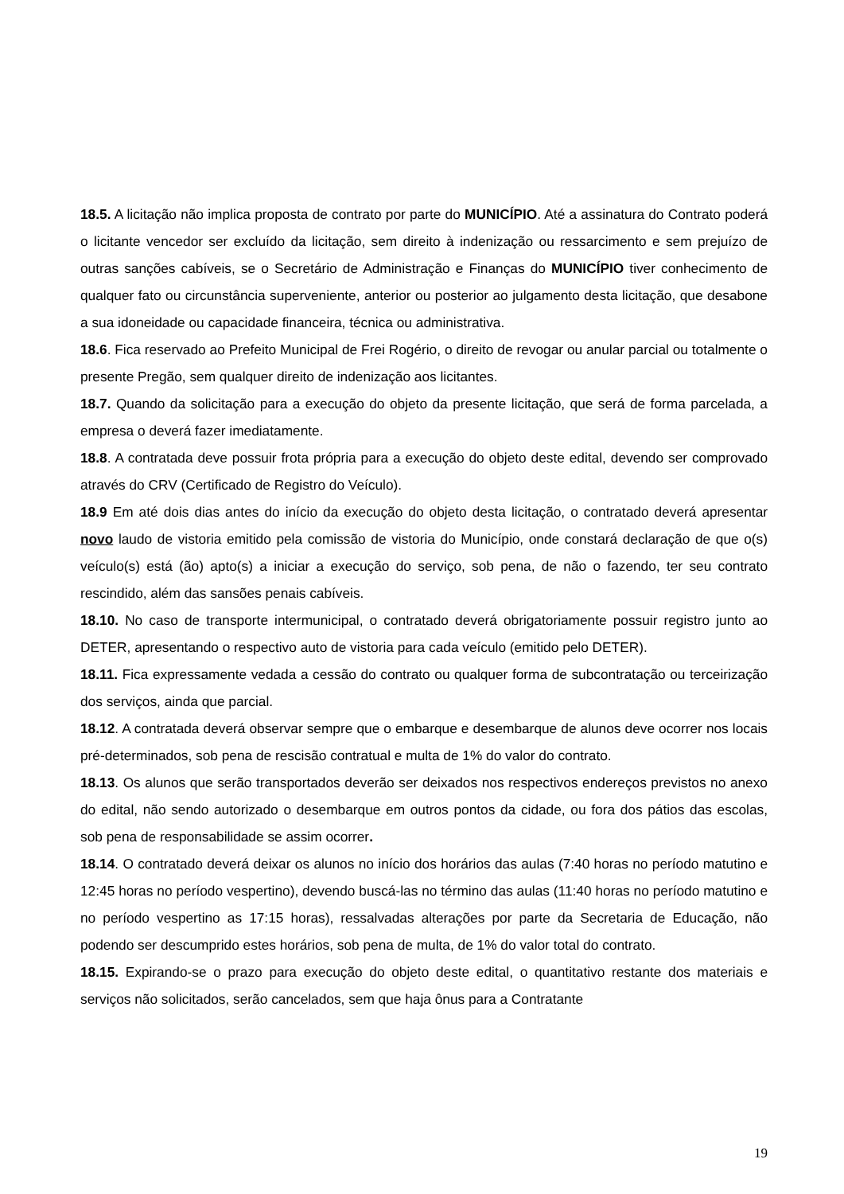18.5. A licitação não implica proposta de contrato por parte do MUNICÍPIO. Até a assinatura do Contrato poderá o licitante vencedor ser excluído da licitação, sem direito à indenização ou ressarcimento e sem prejuízo de outras sanções cabíveis, se o Secretário de Administração e Finanças do MUNICÍPIO tiver conhecimento de qualquer fato ou circunstância superveniente, anterior ou posterior ao julgamento desta licitação, que desabone a sua idoneidade ou capacidade financeira, técnica ou administrativa.
18.6. Fica reservado ao Prefeito Municipal de Frei Rogério, o direito de revogar ou anular parcial ou totalmente o presente Pregão, sem qualquer direito de indenização aos licitantes.
18.7. Quando da solicitação para a execução do objeto da presente licitação, que será de forma parcelada, a empresa o deverá fazer imediatamente.
18.8. A contratada deve possuir frota própria para a execução do objeto deste edital, devendo ser comprovado através do CRV (Certificado de Registro do Veículo).
18.9 Em até dois dias antes do início da execução do objeto desta licitação, o contratado deverá apresentar novo laudo de vistoria emitido pela comissão de vistoria do Município, onde constará declaração de que o(s) veículo(s) está (ão) apto(s) a iniciar a execução do serviço, sob pena, de não o fazendo, ter seu contrato rescindido, além das sansões penais cabíveis.
18.10. No caso de transporte intermunicipal, o contratado deverá obrigatoriamente possuir registro junto ao DETER, apresentando o respectivo auto de vistoria para cada veículo (emitido pelo DETER).
18.11. Fica expressamente vedada a cessão do contrato ou qualquer forma de subcontratação ou terceirização dos serviços, ainda que parcial.
18.12. A contratada deverá observar sempre que o embarque e desembarque de alunos deve ocorrer nos locais pré-determinados, sob pena de rescisão contratual e multa de 1% do valor do contrato.
18.13. Os alunos que serão transportados deverão ser deixados nos respectivos endereços previstos no anexo do edital, não sendo autorizado o desembarque em outros pontos da cidade, ou fora dos pátios das escolas, sob pena de responsabilidade se assim ocorrer.
18.14. O contratado deverá deixar os alunos no início dos horários das aulas (7:40 horas no período matutino e 12:45 horas no período vespertino), devendo buscá-las no término das aulas (11:40 horas no período matutino e no período vespertino as 17:15 horas), ressalvadas alterações por parte da Secretaria de Educação, não podendo ser descumprido estes horários, sob pena de multa, de 1% do valor total do contrato.
18.15. Expirando-se o prazo para execução do objeto deste edital, o quantitativo restante dos materiais e serviços não solicitados, serão cancelados, sem que haja ônus para a Contratante
19